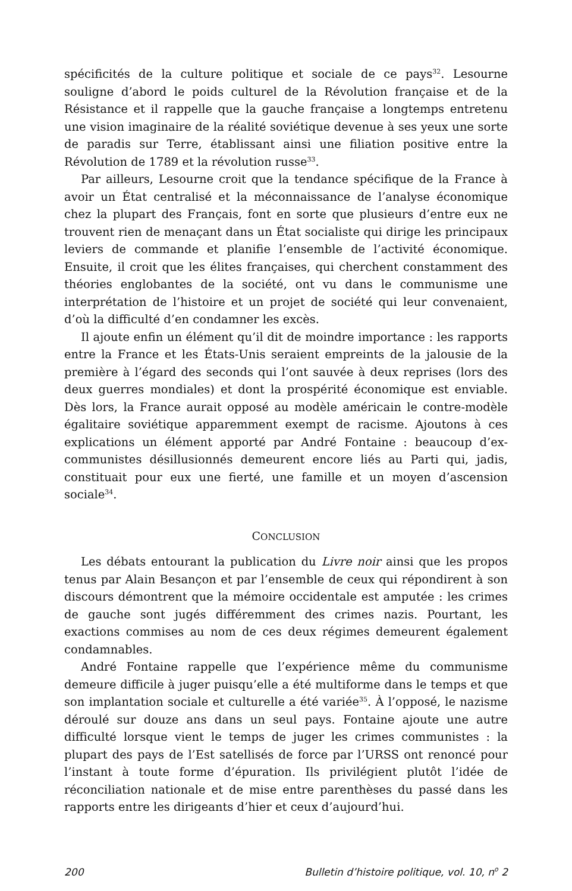spécificités de la culture politique et sociale de ce pays<sup>32</sup>. Lesourne souligne d’abord le poids culturel de la Révolution française et de la Résistance et il rappelle que la gauche française a longtemps entretenu une vision imaginaire de la réalité soviétique devenue à ses yeux une sorte de paradis sur Terre, établissant ainsi une filiation positive entre la Révolution de 1789 et la révolution russe<sup>33</sup>.
Par ailleurs, Lesourne croit que la tendance spécifique de la France à avoir un État centralisé et la méconnaissance de l’analyse économique chez la plupart des Français, font en sorte que plusieurs d’entre eux ne trouvent rien de menaçant dans un État socialiste qui dirige les principaux leviers de commande et planifie l’ensemble de l’activité économique. Ensuite, il croit que les élites françaises, qui cherchent constamment des théories englobantes de la société, ont vu dans le communisme une interprétation de l’histoire et un projet de société qui leur convenaient, d’où la difficulté d’en condamner les excès.
Il ajoute enfin un élément qu’il dit de moindre importance : les rapports entre la France et les États-Unis seraient empreints de la jalousie de la première à l’égard des seconds qui l’ont sauvée à deux reprises (lors des deux guerres mondiales) et dont la prospérité économique est enviable. Dès lors, la France aurait opposé au modèle américain le contre-modèle égalitaire soviétique apparemment exempt de racisme. Ajoutons à ces explications un élément apporté par André Fontaine : beaucoup d’ex-communistes désillusionnés demeurent encore liés au Parti qui, jadis, constituait pour eux une fierté, une famille et un moyen d’ascension sociale<sup>34</sup>.
CONCLUSION
Les débats entourant la publication du Livre noir ainsi que les propos tenus par Alain Besançon et par l’ensemble de ceux qui répondirent à son discours démontrent que la mémoire occidentale est amputée : les crimes de gauche sont jugés différemment des crimes nazis. Pourtant, les exactions commises au nom de ces deux régimes demeurent également condamnables.
André Fontaine rappelle que l’expérience même du communisme demeure difficile à juger puisqu’elle a été multiforme dans le temps et que son implantation sociale et culturelle a été variée<sup>35</sup>. À l’opposé, le nazisme déroulé sur douze ans dans un seul pays. Fontaine ajoute une autre difficulté lorsque vient le temps de juger les crimes communistes : la plupart des pays de l’Est satellisés de force par l’URSS ont renoncé pour l’instant à toute forme d’épuration. Ils privilégient plutôt l’idée de réconciliation nationale et de mise entre parenthèses du passé dans les rapports entre les dirigeants d’hier et ceux d’aujourd’hui.
200 Bulletin d’histoire politique, vol. 10, n<sup>o</sup> 2